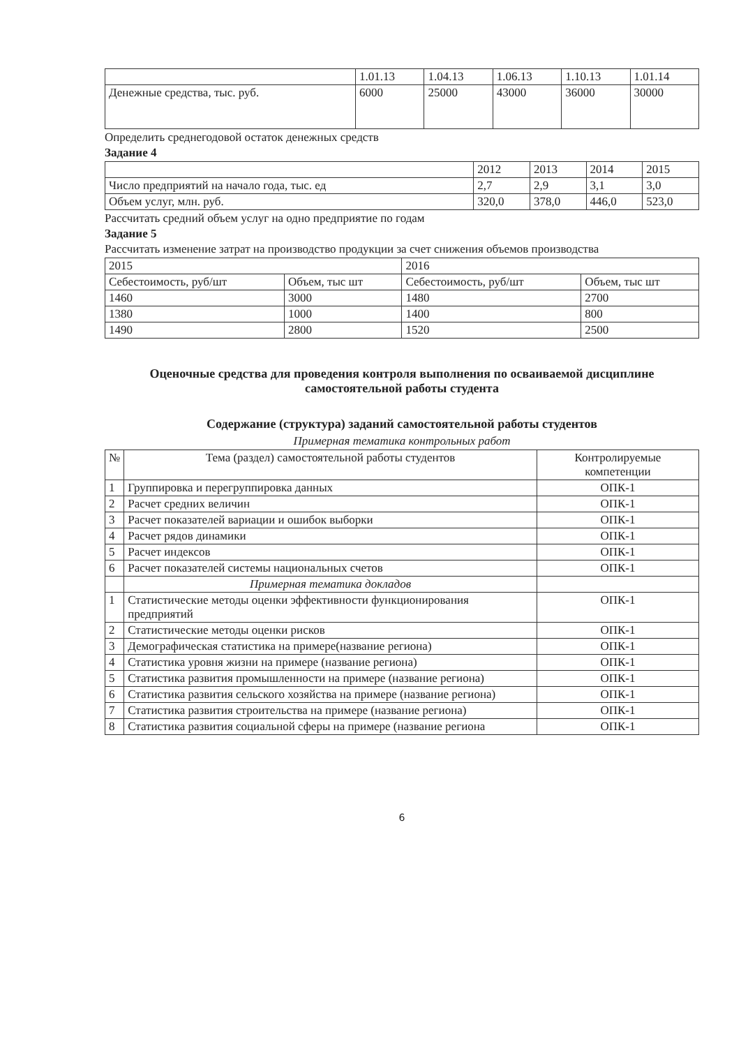| | 1.01.13 | 1.04.13 | 1.06.13 | 1.10.13 | 1.01.14 |
| --- | --- | --- | --- | --- | --- |
| Денежные средства, тыс. руб. | 6000 | 25000 | 43000 | 36000 | 30000 |
Определить среднегодовой остаток денежных средств
Задание 4
| | 2012 | 2013 | 2014 | 2015 |
| --- | --- | --- | --- | --- |
| Число предприятий на начало года, тыс. ед | 2,7 | 2,9 | 3,1 | 3,0 |
| Объем услуг, млн. руб. | 320,0 | 378,0 | 446,0 | 523,0 |
Рассчитать средний объем услуг на одно предприятие по годам
Задание 5
Рассчитать изменение затрат на производство продукции за счет снижения объемов производства
| 2015 | | 2016 | |
| --- | --- | --- | --- |
| Себестоимость, руб/шт | Объем, тыс шт | Себестоимость, руб/шт | Объем, тыс шт |
| 1460 | 3000 | 1480 | 2700 |
| 1380 | 1000 | 1400 | 800 |
| 1490 | 2800 | 1520 | 2500 |
Оценочные средства для проведения контроля выполнения по осваиваемой дисциплине самостоятельной работы студента
Содержание (структура) заданий самостоятельной работы студентов
Примерная тематика контрольных работ
| № | Тема (раздел) самостоятельной работы студентов | Контролируемые компетенции |
| --- | --- | --- |
| 1 | Группировка и перегруппировка данных | ОПК-1 |
| 2 | Расчет средних величин | ОПК-1 |
| 3 | Расчет показателей вариации и ошибок выборки | ОПК-1 |
| 4 | Расчет рядов динамики | ОПК-1 |
| 5 | Расчет индексов | ОПК-1 |
| 6 | Расчет показателей системы национальных счетов | ОПК-1 |
| | Примерная тематика докладов | |
| 1 | Статистические методы оценки эффективности функционирования предприятий | ОПК-1 |
| 2 | Статистические методы оценки рисков | ОПК-1 |
| 3 | Демографическая статистика на примере(название региона) | ОПК-1 |
| 4 | Статистика уровня жизни на примере (название региона) | ОПК-1 |
| 5 | Статистика развития промышленности на примере (название региона) | ОПК-1 |
| 6 | Статистика развития сельского хозяйства на примере (название региона) | ОПК-1 |
| 7 | Статистика развития строительства на примере (название региона) | ОПК-1 |
| 8 | Статистика развития социальной сферы на примере (название региона | ОПК-1 |
6